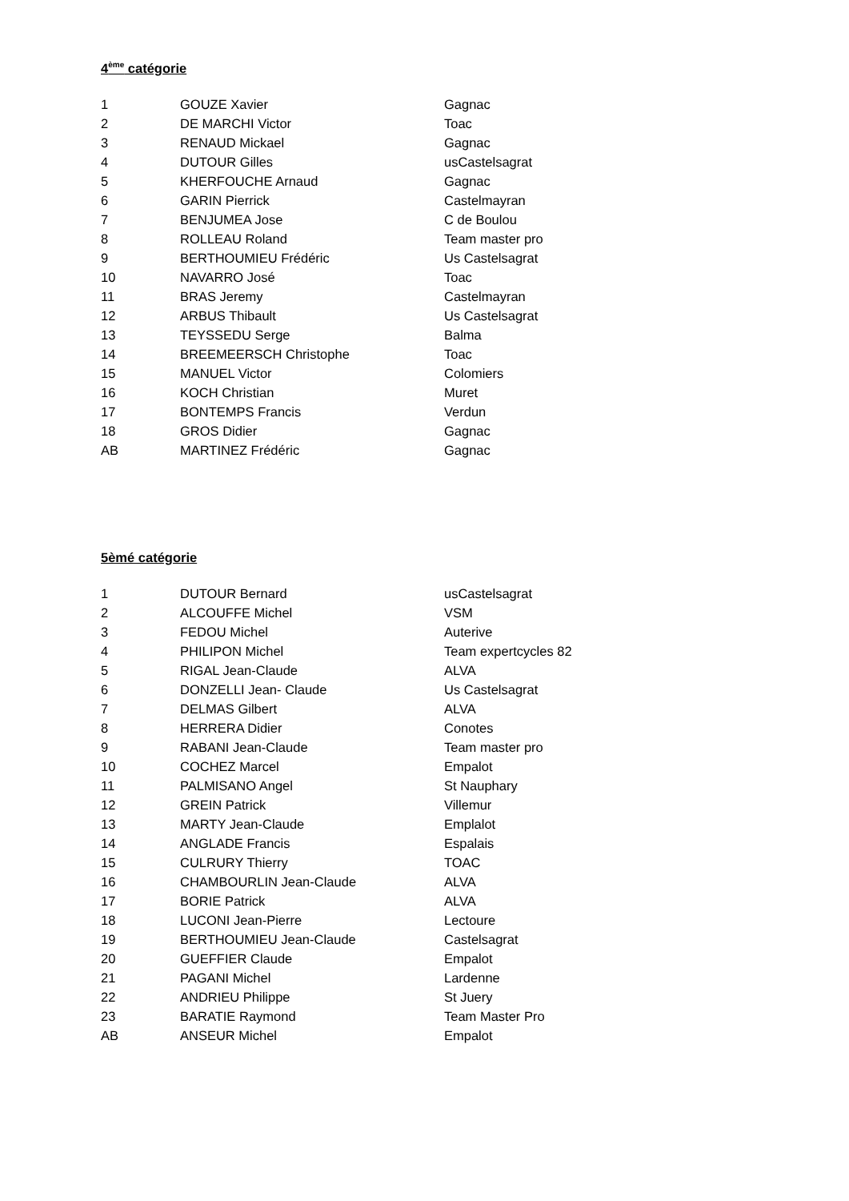4<sup>ème</sup> catégorie
| 1 | GOUZE Xavier | Gagnac |
| 2 | DE MARCHI Victor | Toac |
| 3 | RENAUD Mickael | Gagnac |
| 4 | DUTOUR Gilles | usCastelsagrat |
| 5 | KHERFOUCHE Arnaud | Gagnac |
| 6 | GARIN Pierrick | Castelmayran |
| 7 | BENJUMEA Jose | C de Boulou |
| 8 | ROLLEAU Roland | Team master pro |
| 9 | BERTHOUMIEU Frédéric | Us Castelsagrat |
| 10 | NAVARRO José | Toac |
| 11 | BRAS Jeremy | Castelmayran |
| 12 | ARBUS Thibault | Us Castelsagrat |
| 13 | TEYSSEDU Serge | Balma |
| 14 | BREEMEERSCH Christophe | Toac |
| 15 | MANUEL Victor | Colomiers |
| 16 | KOCH Christian | Muret |
| 17 | BONTEMPS Francis | Verdun |
| 18 | GROS Didier | Gagnac |
| AB | MARTINEZ Frédéric | Gagnac |
5èmé catégorie
| 1 | DUTOUR Bernard | usCastelsagrat |
| 2 | ALCOUFFE Michel | VSM |
| 3 | FEDOU Michel | Auterive |
| 4 | PHILIPON Michel | Team expertcycles 82 |
| 5 | RIGAL Jean-Claude | ALVA |
| 6 | DONZELLI Jean- Claude | Us Castelsagrat |
| 7 | DELMAS Gilbert | ALVA |
| 8 | HERRERA Didier | Conotes |
| 9 | RABANI Jean-Claude | Team master pro |
| 10 | COCHEZ Marcel | Empalot |
| 11 | PALMISANO Angel | St Nauphary |
| 12 | GREIN Patrick | Villemur |
| 13 | MARTY Jean-Claude | Emplalot |
| 14 | ANGLADE Francis | Espalais |
| 15 | CULRURY Thierry | TOAC |
| 16 | CHAMBOURLIN Jean-Claude | ALVA |
| 17 | BORIE Patrick | ALVA |
| 18 | LUCONI Jean-Pierre | Lectoure |
| 19 | BERTHOUMIEU Jean-Claude | Castelsagrat |
| 20 | GUEFFIER Claude | Empalot |
| 21 | PAGANI Michel | Lardenne |
| 22 | ANDRIEU Philippe | St Juery |
| 23 | BARATIE Raymond | Team Master Pro |
| AB | ANSEUR Michel | Empalot |